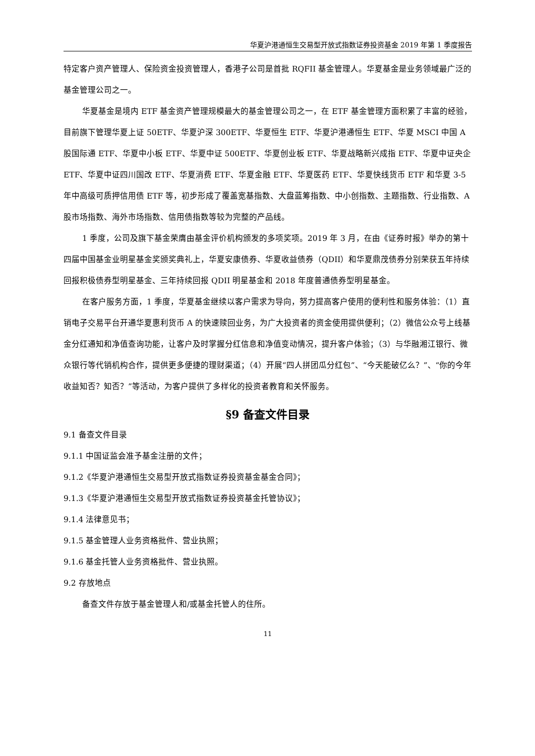华夏沪港通恒生交易型开放式指数证券投资基金 2019 年第 1 季度报告
特定客户资产管理人、保险资金投资管理人，香港子公司是首批 RQFII 基金管理人。华夏基金是业务领域最广泛的基金管理公司之一。
华夏基金是境内 ETF 基金资产管理规模最大的基金管理公司之一，在 ETF 基金管理方面积累了丰富的经验，目前旗下管理华夏上证 50ETF、华夏沪深 300ETF、华夏恒生 ETF、华夏沪港通恒生 ETF、华夏 MSCI 中国 A 股国际通 ETF、华夏中小板 ETF、华夏中证 500ETF、华夏创业板 ETF、华夏战略新兴成指 ETF、华夏中证央企 ETF、华夏中证四川国改 ETF、华夏消费 ETF、华夏金融 ETF、华夏医药 ETF、华夏快线货币 ETF 和华夏 3-5 年中高级可质押信用债 ETF 等，初步形成了覆盖宽基指数、大盘蓝筹指数、中小创指数、主题指数、行业指数、A 股市场指数、海外市场指数、信用债指数等较为完整的产品线。
1 季度，公司及旗下基金荣膺由基金评价机构颁发的多项奖项。2019 年 3 月，在由《证券时报》举办的第十四届中国基金业明星基金奖颁奖典礼上，华夏安康债券、华夏收益债券（QDII）和华夏鼎茂债券分别荣获五年持续回报积极债券型明星基金、三年持续回报 QDII 明星基金和 2018 年度普通债券型明星基金。
在客户服务方面，1 季度，华夏基金继续以客户需求为导向，努力提高客户使用的便利性和服务体验：（1）直销电子交易平台开通华夏惠利货币 A 的快速赎回业务，为广大投资者的资金使用提供便利；（2）微信公众号上线基金分红通知和净值查询功能，让客户及时掌握分红信息和净值变动情况，提升客户体验；（3）与华融湘江银行、微众银行等代销机构合作，提供更多便捷的理财渠道；（4）开展“四人拼团瓜分红包”、“今天能破亿么？”、“你的今年收益知否？知否？”等活动，为客户提供了多样化的投资者教育和关怀服务。
§9 备查文件目录
9.1 备查文件目录
9.1.1 中国证监会准予基金注册的文件；
9.1.2《华夏沪港通恒生交易型开放式指数证券投资基金基金合同》；
9.1.3《华夏沪港通恒生交易型开放式指数证券投资基金托管协议》；
9.1.4 法律意见书；
9.1.5 基金管理人业务资格批件、营业执照；
9.1.6 基金托管人业务资格批件、营业执照。
9.2 存放地点
备查文件存放于基金管理人和/或基金托管人的住所。
11